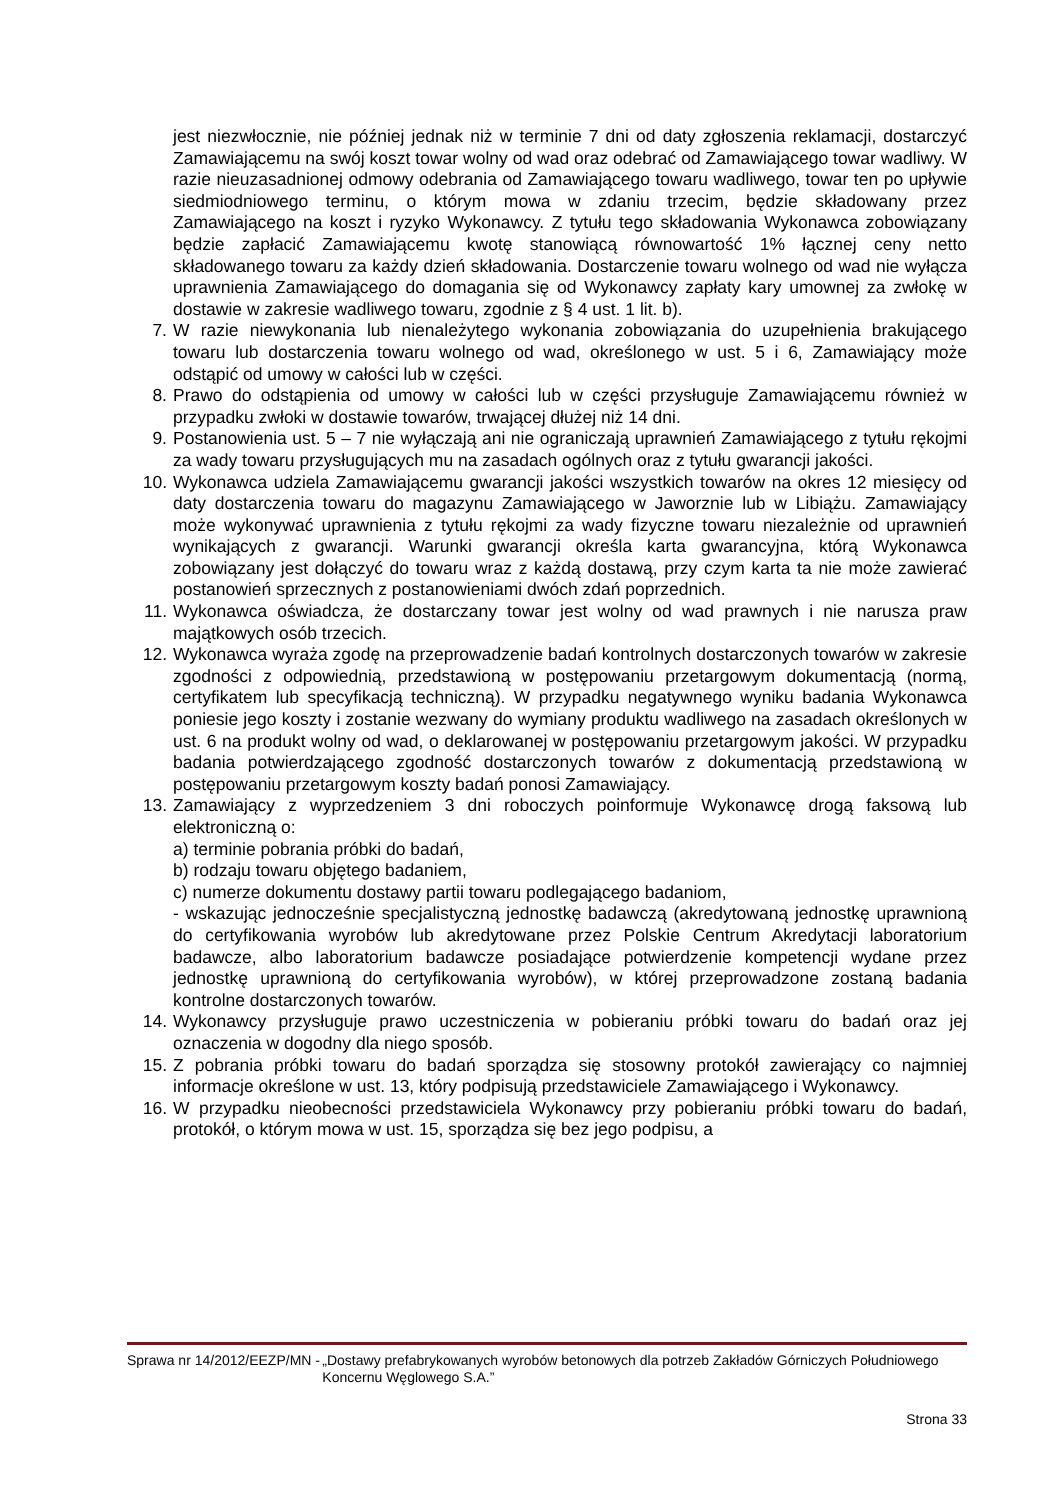jest niezwłocznie, nie później jednak niż w terminie 7 dni od daty zgłoszenia reklamacji, dostarczyć Zamawiającemu na swój koszt towar wolny od wad oraz odebrać od Zamawiającego towar wadliwy. W razie nieuzasadnionej odmowy odebrania od Zamawiającego towaru wadliwego, towar ten po upływie siedmiodniowego terminu, o którym mowa w zdaniu trzecim, będzie składowany przez Zamawiającego na koszt i ryzyko Wykonawcy. Z tytułu tego składowania Wykonawca zobowiązany będzie zapłacić Zamawiającemu kwotę stanowiącą równowartość 1% łącznej ceny netto składowanego towaru za każdy dzień składowania. Dostarczenie towaru wolnego od wad nie wyłącza uprawnienia Zamawiającego do domagania się od Wykonawcy zapłaty kary umownej za zwłokę w dostawie w zakresie wadliwego towaru, zgodnie z § 4 ust. 1 lit. b).
7. W razie niewykonania lub nienależytego wykonania zobowiązania do uzupełnienia brakującego towaru lub dostarczenia towaru wolnego od wad, określonego w ust. 5 i 6, Zamawiający może odstąpić od umowy w całości lub w części.
8. Prawo do odstąpienia od umowy w całości lub w części przysługuje Zamawiającemu również w przypadku zwłoki w dostawie towarów, trwającej dłużej niż 14 dni.
9. Postanowienia ust. 5 – 7 nie wyłączają ani nie ograniczają uprawnień Zamawiającego z tytułu rękojmi za wady towaru przysługujących mu na zasadach ogólnych oraz z tytułu gwarancji jakości.
10. Wykonawca udziela Zamawiającemu gwarancji jakości wszystkich towarów na okres 12 miesięcy od daty dostarczenia towaru do magazynu Zamawiającego w Jaworznie lub w Libiążu. Zamawiający może wykonywać uprawnienia z tytułu rękojmi za wady fizyczne towaru niezależnie od uprawnień wynikających z gwarancji. Warunki gwarancji określa karta gwarancyjna, którą Wykonawca zobowiązany jest dołączyć do towaru wraz z każdą dostawą, przy czym karta ta nie może zawierać postanowień sprzecznych z postanowieniami dwóch zdań poprzednich.
11. Wykonawca oświadcza, że dostarczany towar jest wolny od wad prawnych i nie narusza praw majątkowych osób trzecich.
12. Wykonawca wyraża zgodę na przeprowadzenie badań kontrolnych dostarczonych towarów w zakresie zgodności z odpowiednią, przedstawioną w postępowaniu przetargowym dokumentacją (normą, certyfikatem lub specyfikacją techniczną). W przypadku negatywnego wyniku badania Wykonawca poniesie jego koszty i zostanie wezwany do wymiany produktu wadliwego na zasadach określonych w ust. 6 na produkt wolny od wad, o deklarowanej w postępowaniu przetargowym jakości. W przypadku badania potwierdzającego zgodność dostarczonych towarów z dokumentacją przedstawioną w postępowaniu przetargowym koszty badań ponosi Zamawiający.
13. Zamawiający z wyprzedzeniem 3 dni roboczych poinformuje Wykonawcę drogą faksową lub elektroniczną o:
a) terminie pobrania próbki do badań,
b) rodzaju towaru objętego badaniem,
c) numerze dokumentu dostawy partii towaru podlegającego badaniom,
- wskazując jednocześnie specjalistyczną jednostkę badawczą (akredytowaną jednostkę uprawnioną do certyfikowania wyrobów lub akredytowane przez Polskie Centrum Akredytacji laboratorium badawcze, albo laboratorium badawcze posiadające potwierdzenie kompetencji wydane przez jednostkę uprawnioną do certyfikowania wyrobów), w której przeprowadzone zostaną badania kontrolne dostarczonych towarów.
14. Wykonawcy przysługuje prawo uczestniczenia w pobieraniu próbki towaru do badań oraz jej oznaczenia w dogodny dla niego sposób.
15. Z pobrania próbki towaru do badań sporządza się stosowny protokół zawierający co najmniej informacje określone w ust. 13, który podpisują przedstawiciele Zamawiającego i Wykonawcy.
16. W przypadku nieobecności przedstawiciela Wykonawcy przy pobieraniu próbki towaru do badań, protokół, o którym mowa w ust. 15, sporządza się bez jego podpisu, a
Sprawa nr 14/2012/EEZP/MN - „Dostawy prefabrykowanych wyrobów betonowych dla potrzeb Zakładów Górniczych Południowego Koncernu Węglowego S.A.”
Strona 33